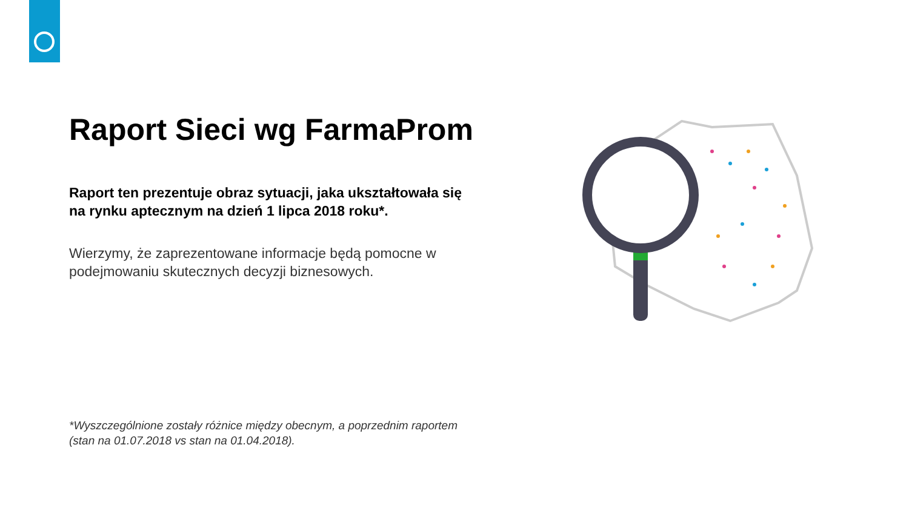Raport Sieci wg FarmaProm
Raport ten prezentuje obraz sytuacji, jaka ukształtowała się na rynku aptecznym na dzień 1 lipca 2018 roku*.
Wierzymy, że zaprezentowane informacje będą pomocne w podejmowaniu skutecznych decyzji biznesowych.
*Wyszczególnione zostały różnice między obecnym, a poprzednim raportem
(stan na 01.07.2018 vs stan na 01.04.2018).